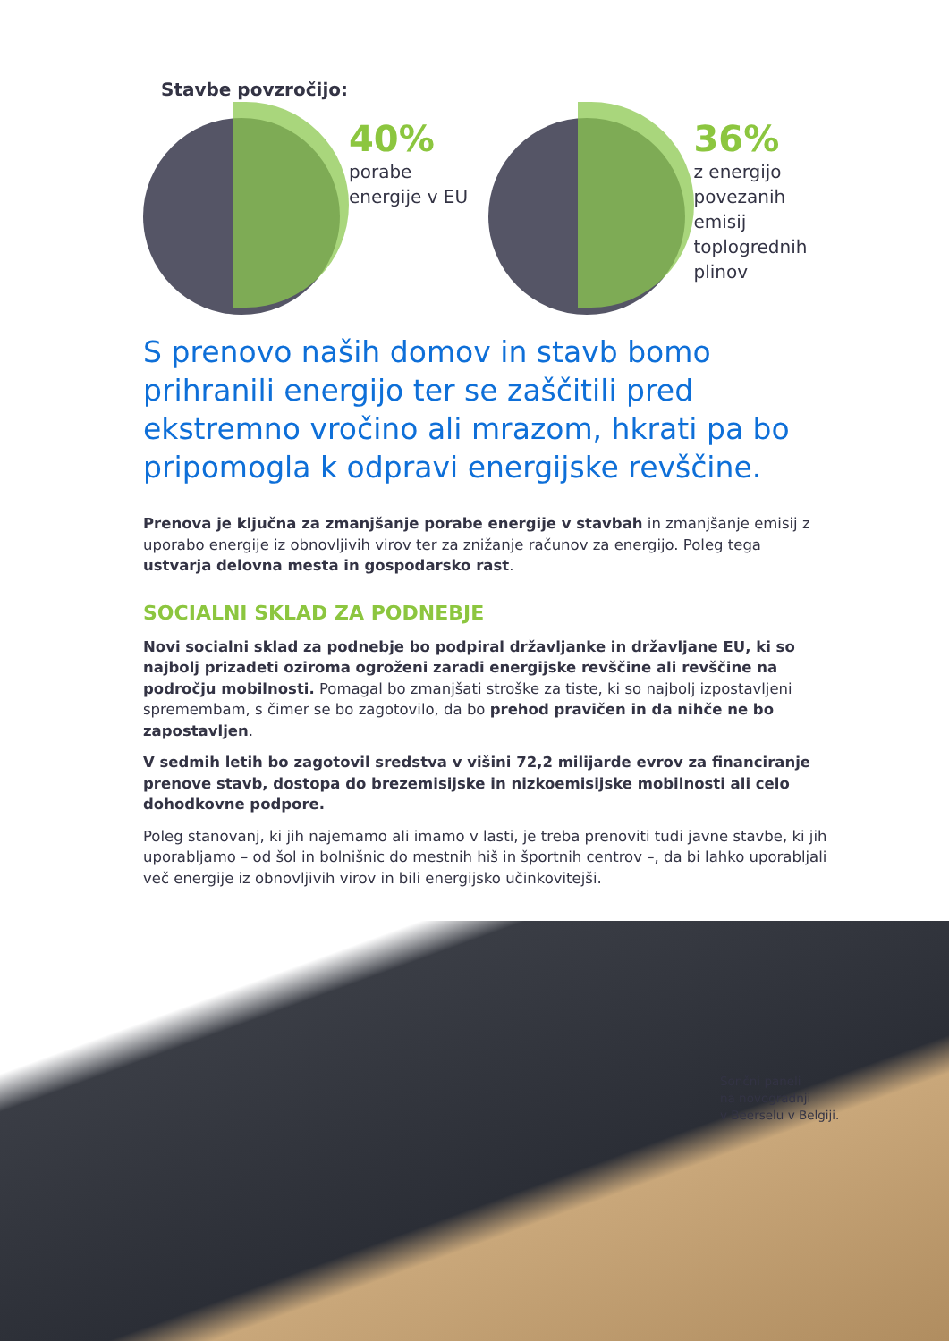Stavbe povzročijo:
40%
porabe
energije v EU
36%
z energijo
povezanih emisij
toplogrednih
plinov
S prenovo naših domov in stavb bomo prihranili energijo ter se zaščitili pred ekstremno vročino ali mrazom, hkrati pa bo pripomogla k odpravi energijske revščine.
Prenova je ključna za zmanjšanje porabe energije v stavbah in zmanjšanje emisij z uporabo energije iz obnovljivih virov ter za znižanje računov za energijo. Poleg tega ustvarja delovna mesta in gospodarsko rast.
SOCIALNI SKLAD ZA PODNEBJE
Novi socialni sklad za podnebje bo podpiral državljanke in državljane EU, ki so najbolj prizadeti oziroma ogroženi zaradi energijske revščine ali revščine na področju mobilnosti. Pomagal bo zmanjšati stroške za tiste, ki so najbolj izpostavljeni spremembam, s čimer se bo zagotovilo, da bo prehod pravičen in da nihče ne bo zapostavljen.
V sedmih letih bo zagotovil sredstva v višini 72,2 milijarde evrov za financiranje prenove stavb, dostopa do brezemisijske in nizkoemisijske mobilnosti ali celo dohodkovne podpore.
Poleg stanovanj, ki jih najemamo ali imamo v lasti, je treba prenoviti tudi javne stavbe, ki jih uporabljamo – od šol in bolnišnic do mestnih hiš in športnih centrov –, da bi lahko uporabljali več energije iz obnovljivih virov in bili energijsko učinkovitejši.
Sončni paneli
na novogradnji
v Beerselu v Belgiji.